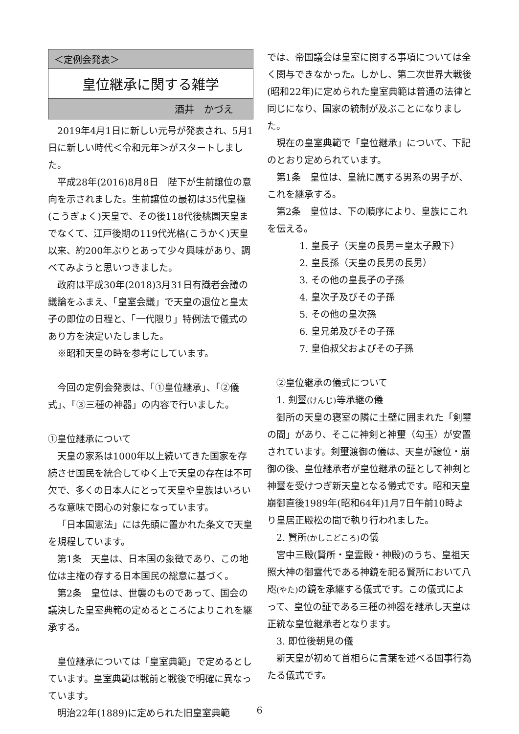＜定例会発表＞
皇位継承に関する雑学
酒井　かづえ
2019年4月1日に新しい元号が発表され、5月1日に新しい時代＜令和元年＞がスタートしました。
平成28年(2016)8月8日　陛下が生前譲位の意向を示されました。生前譲位の最初は35代皇極(こうぎょく)天皇で、その後118代後桃園天皇までなくて、江戸後期の119代光格(こうかく)天皇以来、約200年ぶりとあって少々興味があり、調べてみようと思いつきました。
政府は平成30年(2018)3月31日有識者会議の議論をふまえ、「皇室会議」で天皇の退位と皇太子の即位の日程と、「一代限り」特例法で儀式のあり方を決定いたしました。
※昭和天皇の時を参考にしています。
今回の定例会発表は、「①皇位継承」、「②儀式」、「③三種の神器」の内容で行いました。
①皇位継承について
天皇の家系は1000年以上続いてきた国家を存続させ国民を統合してゆく上で天皇の存在は不可欠で、多くの日本人にとって天皇や皇族はいろいろな意味で関心の対象になっています。
「日本国憲法」には先頭に置かれた条文で天皇を規程しています。
第1条　天皇は、日本国の象徴であり、この地位は主権の存する日本国民の総意に基づく。
第2条　皇位は、世襲のものであって、国会の議決した皇室典範の定めるところによりこれを継承する。
皇位継承については「皇室典範」で定めるとしています。皇室典範は戦前と戦後で明確に異なっています。
明治22年(1889)に定められた旧皇室典範
では、帝国議会は皇室に関する事項については全く関与できなかった。しかし、第二次世界大戦後(昭和22年)に定められた皇室典範は普通の法律と同じになり、国家の統制が及ぶことになりました。
現在の皇室典範で「皇位継承」について、下記のとおり定められています。
第1条　皇位は、皇統に属する男系の男子が、これを継承する。
第2条　皇位は、下の順序により、皇族にこれを伝える。
1. 皇長子（天皇の長男＝皇太子殿下）
2. 皇長孫（天皇の長男の長男）
3. その他の皇長子の子孫
4. 皇次子及びその子孫
5. その他の皇次孫
6. 皇兄弟及びその子孫
7. 皇伯叔父およびその子孫
②皇位継承の儀式について
1. 剣璽(けんじ) 等承継の儀
御所の天皇の寝室の隣に土壁に囲まれた「剣璽の間」があり、そこに神剣と神璽（勾玉）が安置されています。剣璽渡御の儀は、天皇が譲位・崩御の後、皇位継承者が皇位継承の証として神剣と神璽を受けつぎ新天皇となる儀式です。昭和天皇崩御直後1989年(昭和64年)1月7日午前10時より皇居正殿松の間で執り行われました。
2. 賢所(かしこどころ) の儀
宮中三殿(賢所・皇霊殿・神殿)のうち、皇祖天照大神の御霊代である神鏡を祀る賢所において八咫(やた) の鏡を承継する儀式です。この儀式によって、皇位の証である三種の神器を継承し天皇は正統な皇位継承者となります。
3. 即位後朝見の儀
新天皇が初めて首相らに言葉を述べる国事行為たる儀式です。
6